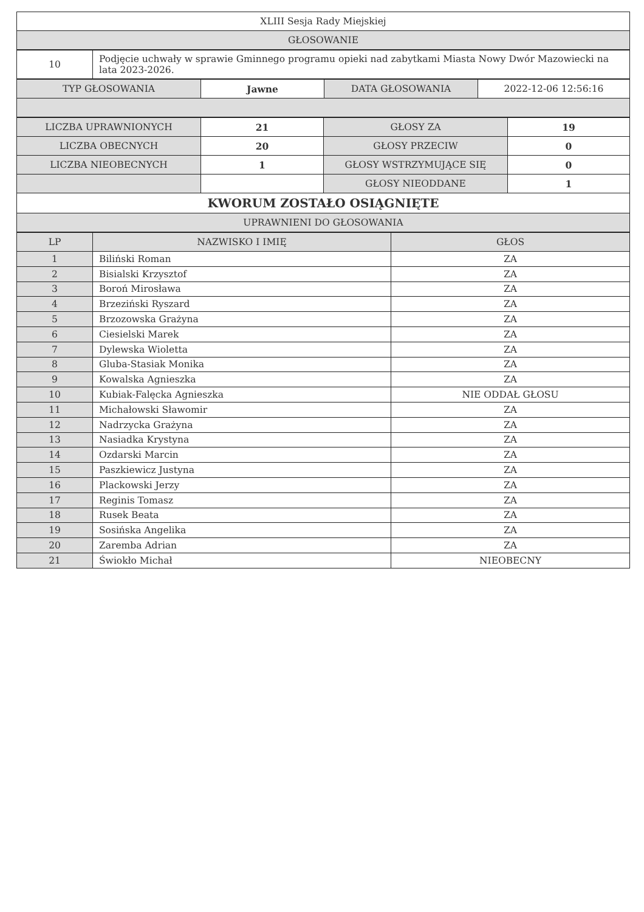| XLIII Sesja Rady Miejskiej |
| GŁOSOWANIE |
| 10 | Podjęcie uchwały w sprawie Gminnego programu opieki nad zabytkami Miasta Nowy Dwór Mazowiecki na lata 2023-2026. |
| TYP GŁOSOWANIA | Jawne | DATA GŁOSOWANIA | 2022-12-06 12:56:16 |
| LICZBA UPRAWNIONYCH | 21 | GŁOSY ZA | 19 |
| LICZBA OBECNYCH | 20 | GŁOSY PRZECIW | 0 |
| LICZBA NIEOBECNYCH | 1 | GŁOSY WSTRZYMUJĄCE SIĘ | 0 |
| | | GŁOSY NIEODDANE | 1 |
| KWORUM ZOSTAŁO OSIĄGNIĘTE | | | |
| UPRAWNIENI DO GŁOSOWANIA | | | |
| LP | NAZWISKO I IMIĘ | GŁOS |
| --- | --- | --- |
| 1 | Biliński Roman | ZA |
| 2 | Bisialski Krzysztof | ZA |
| 3 | Boroń Mirosława | ZA |
| 4 | Brzeziński Ryszard | ZA |
| 5 | Brzozowska Grażyna | ZA |
| 6 | Ciesielski Marek | ZA |
| 7 | Dylewska Wioletta | ZA |
| 8 | Gluba-Stasiak Monika | ZA |
| 9 | Kowalska Agnieszka | ZA |
| 10 | Kubiak-Falęcka Agnieszka | NIE ODDAŁ GŁOSU |
| 11 | Michałowski Sławomir | ZA |
| 12 | Nadrzycka Grażyna | ZA |
| 13 | Nasiadka Krystyna | ZA |
| 14 | Ozdarski Marcin | ZA |
| 15 | Paszkiewicz Justyna | ZA |
| 16 | Plackowski Jerzy | ZA |
| 17 | Reginis Tomasz | ZA |
| 18 | Rusek Beata | ZA |
| 19 | Sosińska Angelika | ZA |
| 20 | Zaremba Adrian | ZA |
| 21 | Świokło Michał | NIEOBECNY |